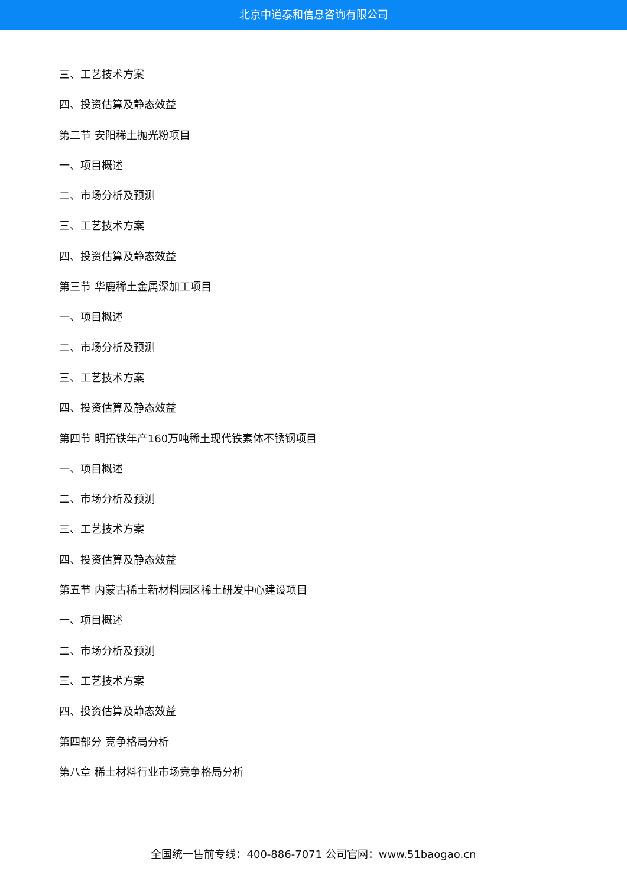北京中道泰和信息咨询有限公司
三、工艺技术方案
四、投资估算及静态效益
第二节 安阳稀土抛光粉项目
一、项目概述
二、市场分析及预测
三、工艺技术方案
四、投资估算及静态效益
第三节 华鹿稀土金属深加工项目
一、项目概述
二、市场分析及预测
三、工艺技术方案
四、投资估算及静态效益
第四节 明拓铁年产160万吨稀土现代铁素体不锈钢项目
一、项目概述
二、市场分析及预测
三、工艺技术方案
四、投资估算及静态效益
第五节 内蒙古稀土新材料园区稀土研发中心建设项目
一、项目概述
二、市场分析及预测
三、工艺技术方案
四、投资估算及静态效益
第四部分 竞争格局分析
第八章 稀土材料行业市场竞争格局分析
全国统一售前专线：400-886-7071 公司官网：www.51baogao.cn